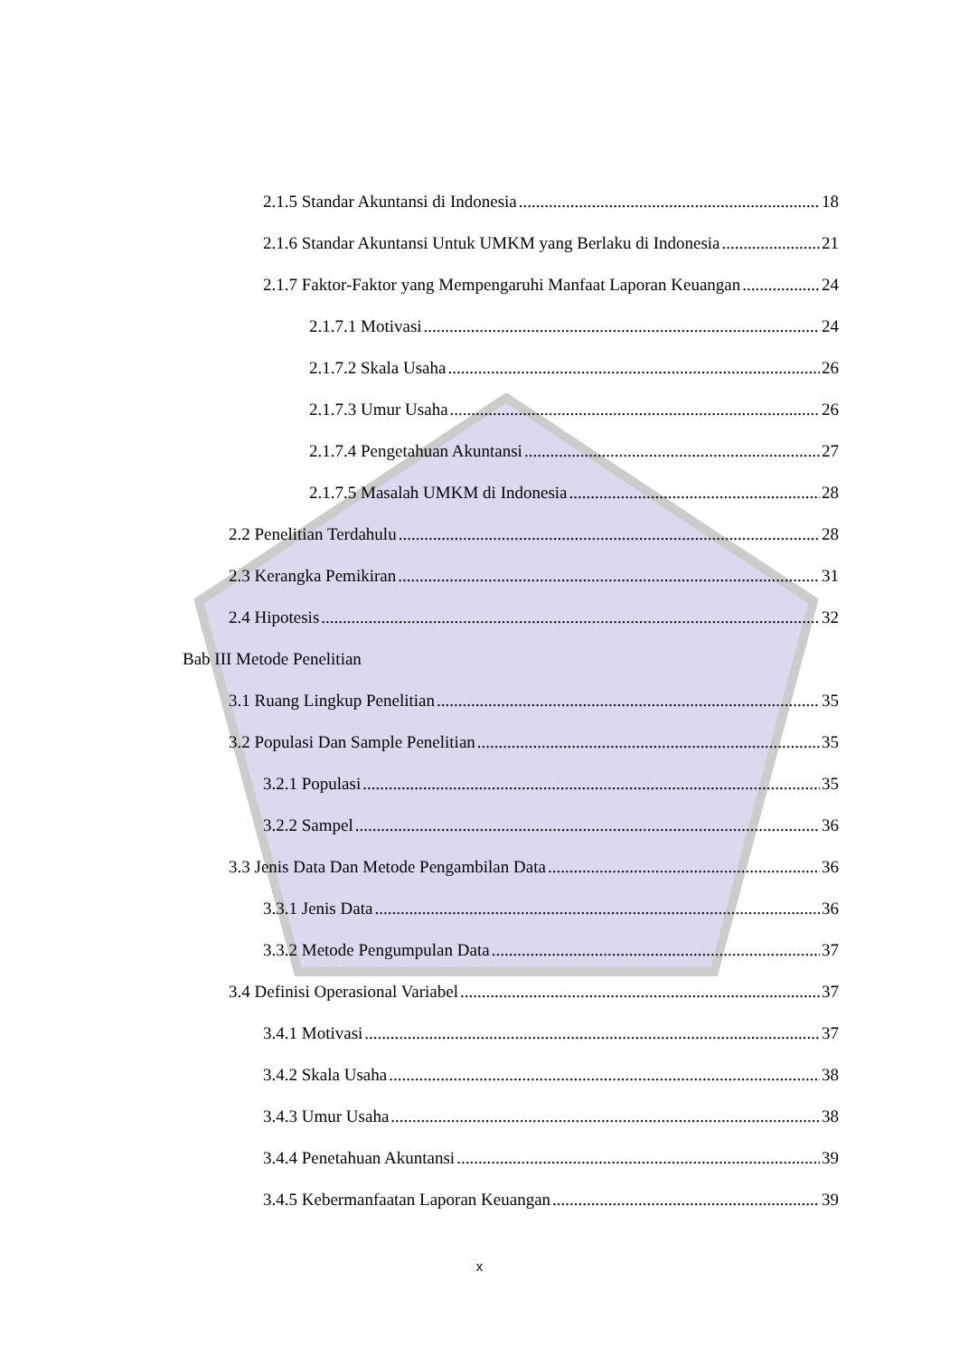2.1.5 Standar Akuntansi di Indonesia 18
2.1.6 Standar Akuntansi Untuk UMKM yang Berlaku di Indonesia 21
2.1.7 Faktor-Faktor yang Mempengaruhi Manfaat Laporan Keuangan 24
2.1.7.1 Motivasi 24
2.1.7.2 Skala Usaha 26
2.1.7.3 Umur Usaha 26
2.1.7.4 Pengetahuan Akuntansi 27
2.1.7.5 Masalah UMKM di Indonesia 28
2.2 Penelitian Terdahulu 28
2.3 Kerangka Pemikiran 31
2.4 Hipotesis 32
Bab III Metode Penelitian
3.1 Ruang Lingkup Penelitian 35
3.2 Populasi Dan Sample Penelitian 35
3.2.1 Populasi 35
3.2.2 Sampel 36
3.3 Jenis Data Dan Metode Pengambilan Data 36
3.3.1 Jenis Data 36
3.3.2 Metode Pengumpulan Data 37
3.4 Definisi Operasional Variabel 37
3.4.1 Motivasi 37
3.4.2 Skala Usaha 38
3.4.3 Umur Usaha 38
3.4.4 Penetahuan Akuntansi 39
3.4.5 Kebermanfaatan Laporan Keuangan 39
x